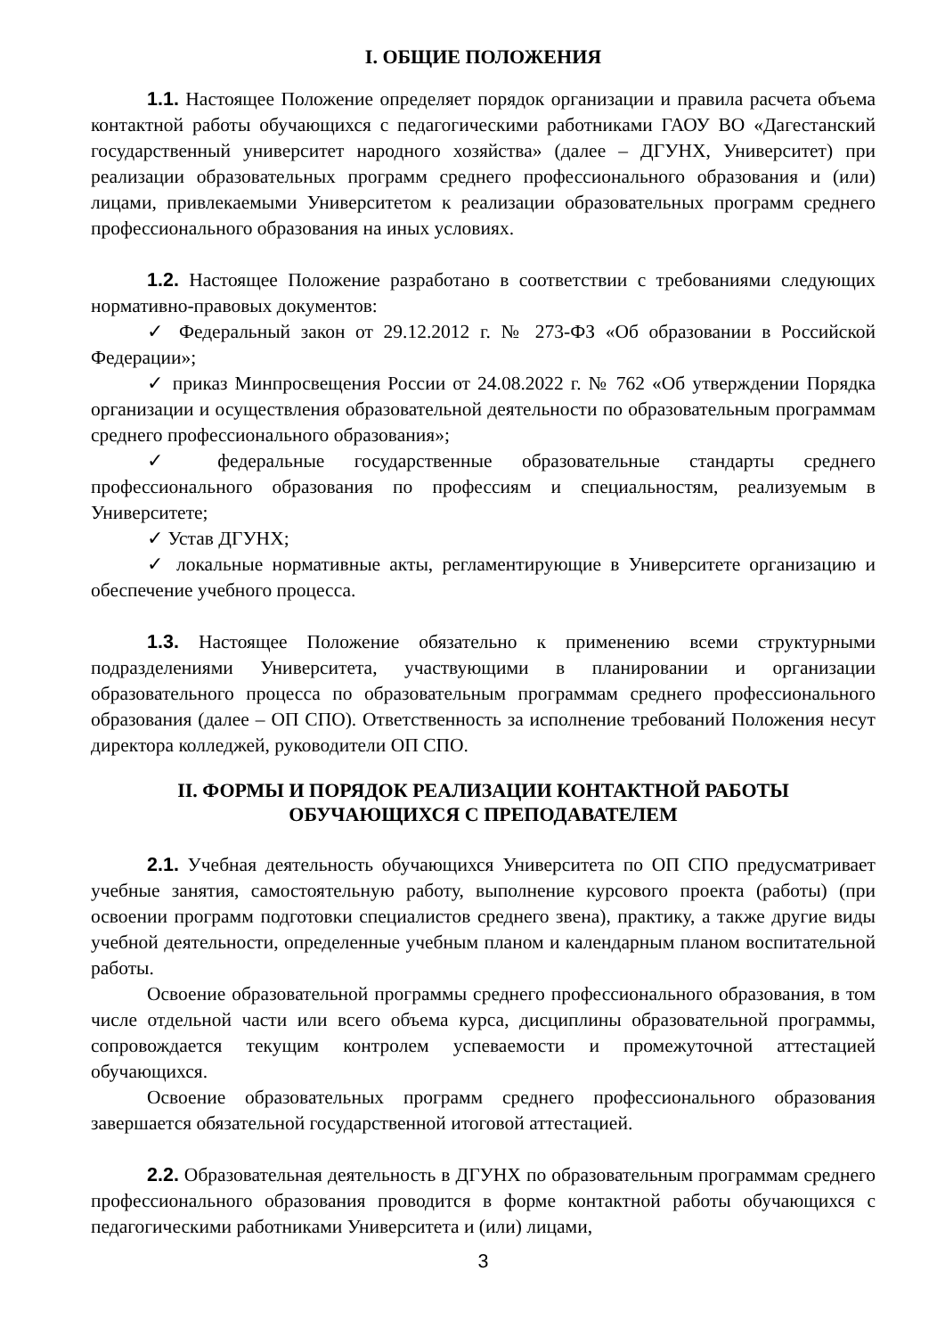I. ОБЩИЕ ПОЛОЖЕНИЯ
1.1. Настоящее Положение определяет порядок организации и правила расчета объема контактной работы обучающихся с педагогическими работниками ГАОУ ВО «Дагестанский государственный университет народного хозяйства» (далее – ДГУНХ, Университет) при реализации образовательных программ среднего профессионального образования и (или) лицами, привлекаемыми Университетом к реализации образовательных программ среднего профессионального образования на иных условиях.
1.2. Настоящее Положение разработано в соответствии с требованиями следующих нормативно-правовых документов:
✓ Федеральный закон от 29.12.2012 г. № 273-ФЗ «Об образовании в Российской Федерации»;
✓ приказ Минпросвещения России от 24.08.2022 г. № 762 «Об утверждении Порядка организации и осуществления образовательной деятельности по образовательным программам среднего профессионального образования»;
✓ федеральные государственные образовательные стандарты среднего профессионального образования по профессиям и специальностям, реализуемым в Университете;
✓ Устав ДГУНХ;
✓ локальные нормативные акты, регламентирующие в Университете организацию и обеспечение учебного процесса.
1.3. Настоящее Положение обязательно к применению всеми структурными подразделениями Университета, участвующими в планировании и организации образовательного процесса по образовательным программам среднего профессионального образования (далее – ОП СПО). Ответственность за исполнение требований Положения несут директора колледжей, руководители ОП СПО.
II. ФОРМЫ И ПОРЯДОК РЕАЛИЗАЦИИ КОНТАКТНОЙ РАБОТЫ
ОБУЧАЮЩИХСЯ С ПРЕПОДАВАТЕЛЕМ
2.1. Учебная деятельность обучающихся Университета по ОП СПО предусматривает учебные занятия, самостоятельную работу, выполнение курсового проекта (работы) (при освоении программ подготовки специалистов среднего звена), практику, а также другие виды учебной деятельности, определенные учебным планом и календарным планом воспитательной работы.
Освоение образовательной программы среднего профессионального образования, в том числе отдельной части или всего объема курса, дисциплины образовательной программы, сопровождается текущим контролем успеваемости и промежуточной аттестацией обучающихся.
Освоение образовательных программ среднего профессионального образования завершается обязательной государственной итоговой аттестацией.
2.2. Образовательная деятельность в ДГУНХ по образовательным программам среднего профессионального образования проводится в форме контактной работы обучающихся с педагогическими работниками Университета и (или) лицами,
3